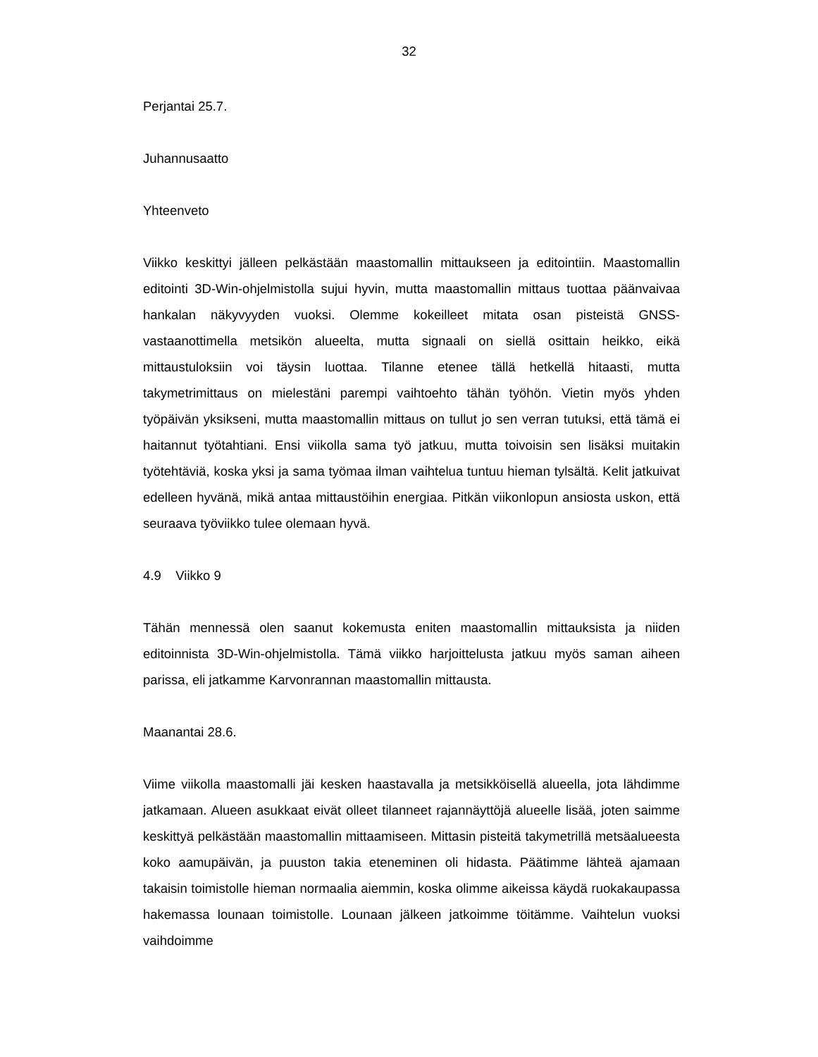32
Perjantai 25.7.
Juhannusaatto
Yhteenveto
Viikko keskittyi jälleen pelkästään maastomallin mittaukseen ja editointiin. Maastomallin editointi 3D-Win-ohjelmistolla sujui hyvin, mutta maastomallin mittaus tuottaa päänvaivaa hankalan näkyvyyden vuoksi. Olemme kokeilleet mitata osan pisteistä GNSS-vastaanottimella metsikön alueelta, mutta signaali on siellä osittain heikko, eikä mittaustuloksiin voi täysin luottaa. Tilanne etenee tällä hetkellä hitaasti, mutta takymetrimittaus on mielestäni parempi vaihtoehto tähän työhön. Vietin myös yhden työpäivän yksikseni, mutta maastomallin mittaus on tullut jo sen verran tutuksi, että tämä ei haitannut työtahtiani. Ensi viikolla sama työ jatkuu, mutta toivoisin sen lisäksi muitakin työtehtäviä, koska yksi ja sama työmaa ilman vaihtelua tuntuu hieman tylsältä. Kelit jatkuivat edelleen hyvänä, mikä antaa mittaustöihin energiaa. Pitkän viikonlopun ansiosta uskon, että seuraava työviikko tulee olemaan hyvä.
4.9 Viikko 9
Tähän mennessä olen saanut kokemusta eniten maastomallin mittauksista ja niiden editoinnista 3D-Win-ohjelmistolla. Tämä viikko harjoittelusta jatkuu myös saman aiheen parissa, eli jatkamme Karvonrannan maastomallin mittausta.
Maanantai 28.6.
Viime viikolla maastomalli jäi kesken haastavalla ja metsikköisellä alueella, jota lähdimme jatkamaan. Alueen asukkaat eivät olleet tilanneet rajannäyttöjä alueelle lisää, joten saimme keskittyä pelkästään maastomallin mittaamiseen. Mittasin pisteitä takymetrillä metsäalueesta koko aamupäivän, ja puuston takia eteneminen oli hidasta. Päätimme lähteä ajamaan takaisin toimistolle hieman normaalia aiemmin, koska olimme aikeissa käydä ruokakaupassa hakemassa lounaan toimistolle. Lounaan jälkeen jatkoimme töitämme. Vaihtelun vuoksi vaihdoimme